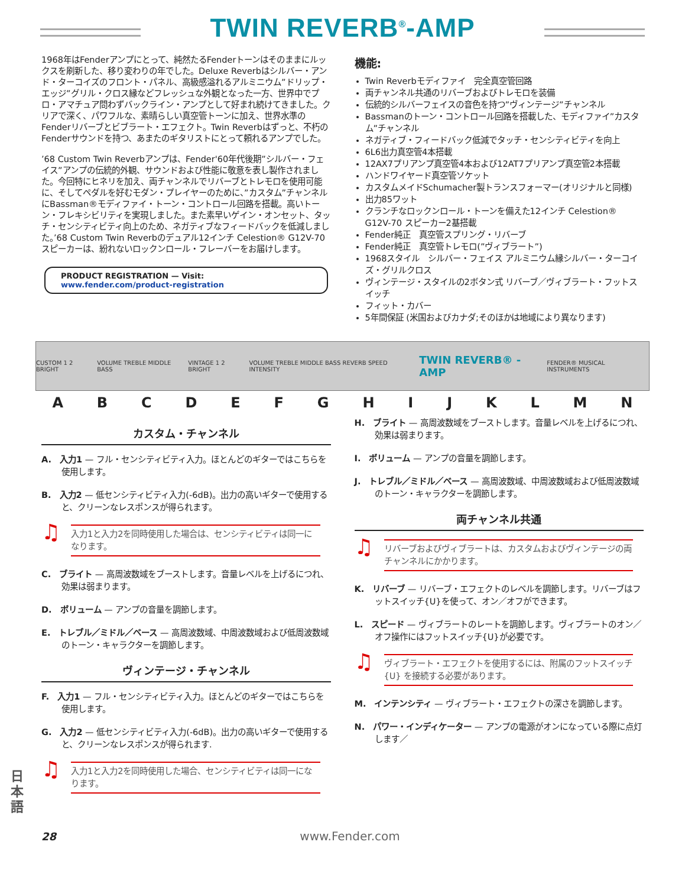TWIN REVERB<sup>®</sup>-AMP
1968年はFenderアンプにとって、純然たるFenderトーンはそのままにルックスを刷新した、移り変わりの年でした。Deluxe Reverbはシルバー・アンド・ターコイズのフロント・パネル、高級感溢れるアルミニウム”ドリップ・エッジ”グリル・クロス縁などフレッシュな外観となった一方、世界中でプロ・アマチュア問わずバックライン・アンプとして好まれ続けてきました。クリアで深く、パワフルな、素晴らしい真空管トーンに加え、世界水準のFenderリバーブとビブラート・エフェクト。Twin Reverbはずっと、不朽のFenderサウンドを持つ、あまたのギタリストにとって頼れるアンプでした。
’68 Custom Twin Reverbアンプは、Fender'60年代後期”シルバー・フェイス”アンプの伝統的外観、サウンドおよび性能に敬意を表し製作されました。今回特にヒネリを加え、両チャンネルでリバーブとトレモロを使用可能に、そしてペダルを好むモダン・プレイヤーのために、”カスタム”チャンネルにBassman®モディファイ・トーン・コントロール回路を搭載。高いトーン・フレキシビリティを実現しました。また素早いゲイン・オンセット、タッチ・センシティビティ向上のため、ネガティブなフィードバックを低減しました。’68 Custom Twin Reverbのデュアル12インチ Celestion® G12V-70スピーカーは、紛れないロックンロール・フレーバーをお届けします。
PRODUCT REGISTRATION — Visit: www.fender.com/product-registration
機能:
Twin Reverbモディファイ　完全真空管回路
両チャンネル共通のリバーブおよびトレモロを装備
伝統的シルバーフェイスの音色を持つ”ヴィンテージ”チャンネル
Bassmanのトーン・コントロール回路を搭載した、モディファイ”カスタム”チャンネル
ネガティブ・フィードバック低減でタッチ・センシティビティを向上
6L6出力真空管4本搭載
12AX7プリアンプ真空管4本および12AT7プリアンプ真空管2本搭載
ハンドワイヤード真空管ソケット
カスタムメイドSchumacher製トランスフォーマー(オリジナルと同様)
出力85ワット
クランチなロックンロール・トーンを備えた12インチ Celestion® G12V-70 スピーカー2基搭載
Fender純正　真空管スプリング・リバーブ
Fender純正　真空管トレモロ(”ヴィブラート”)
1968スタイル　シルバー・フェイス アルミニウム縁シルバー・ターコイズ・グリルクロス
ヴィンテージ・スタイルの2ボタン式 リバーブ／ヴィブラート・フットスイッチ
フィット・カバー
5年間保証 (米国およびカナダ;そのほかは地域により異なります)
CUSTOM 1 2 BRIGHT VOLUME TREBLE MIDDLE BASS VINTAGE 1 2 BRIGHT VOLUME TREBLE MIDDLE BASS REVERB SPEED INTENSITY TWIN REVERB® -AMP FENDER® MUSICAL INSTRUMENTS
A B C D E F G H I J K L M N
カスタム・チャンネル
A.　入力1 — フル・センシティビティ入力。ほとんどのギターではこちらを使用します。
B.　入力2 — 低センシティビティ入力(-6dB)。出力の高いギターで使用すると、クリーンなレスポンスが得られます。
入力1と入力2を同時使用した場合は、センシティビティは同一になります。
C.　ブライト — 高周波数域をブーストします。音量レベルを上げるにつれ、効果は弱まります。
D.　ボリューム — アンプの音量を調節します。
E.　トレブル／ミドル／ベース — 高周波数域、中周波数域および低周波数域のトーン・キャラクターを調節します。
ヴィンテージ・チャンネル
F.　入力1 — フル・センシティビティ入力。ほとんどのギターではこちらを使用します。
G.　入力2 — 低センシティビティ入力(-6dB)。出力の高いギターで使用すると、クリーンなレスポンスが得られます.
入力1と入力2を同時使用した場合、センシティビティは同一になります。
H.　ブライト — 高周波数域をブーストします。音量レベルを上げるにつれ、効果は弱まります。
I.　ボリューム — アンプの音量を調節します。
J.　トレブル／ミドル／ベース — 高周波数域、中周波数域および低周波数域のトーン・キャラクターを調節します。
両チャンネル共通
リバーブおよびヴィブラートは、カスタムおよびヴィンテージの両チャンネルにかかります。
K.　リバーブ — リバーブ・エフェクトのレベルを調節します。リバーブはフットスイッチ{U}を使って、オン／オフができます。
L.　スピード — ヴィブラートのレートを調節します。ヴィブラートのオン／オフ操作にはフットスイッチ{U}が必要です。
ヴィブラート・エフェクトを使用するには、附属のフットスイッチ {U} を接続する必要があります。
M.　インテンシティ — ヴィブラート・エフェクトの深さを調節します。
N.　パワー・インディケーター — アンプの電源がオンになっている際に点灯します／
日本語
28 www.Fender.com